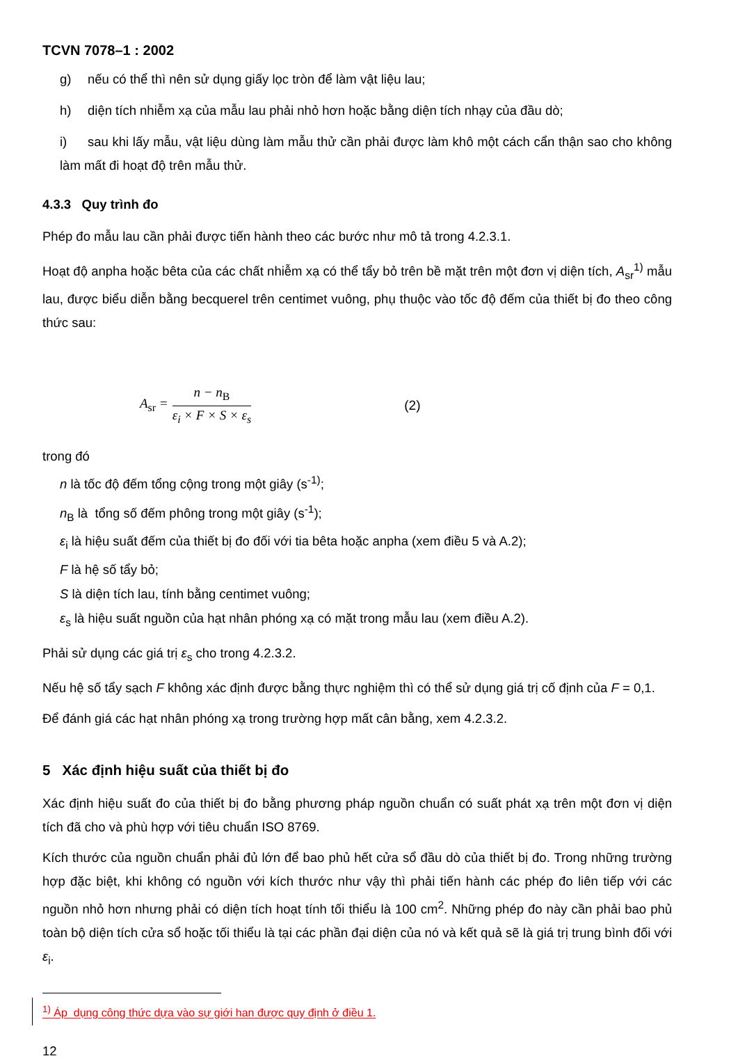TCVN 7078–1 : 2002
g) nếu có thể thì nên sử dụng giấy lọc tròn để làm vật liệu lau;
h) diện tích nhiễm xạ của mẫu lau phải nhỏ hơn hoặc bằng diện tích nhạy của đầu dò;
i) sau khi lấy mẫu, vật liệu dùng làm mẫu thử cần phải được làm khô một cách cẩn thận sao cho không làm mất đi hoạt độ trên mẫu thử.
4.3.3 Quy trình đo
Phép đo mẫu lau cần phải được tiến hành theo các bước như mô tả trong 4.2.3.1.
Hoạt độ anpha hoặc bêta của các chất nhiễm xạ có thể tẩy bỏ trên bề mặt trên một đơn vị diện tích, A<sub>sr</sub><sup>1)</sup> mẫu lau, được biểu diễn bằng becquerel trên centimet vuông, phụ thuộc vào tốc độ đếm của thiết bị đo theo công thức sau:
A<sub>sr</sub> =
n − n<sub>B</sub>
ε<sub>i</sub> × F × S × ε<sub>s</sub>
(2)
trong đó
n là tốc độ đếm tổng cộng trong một giây (s<sup>-1)</sup>;
n<sub>B</sub> là tổng số đếm phông trong một giây (s<sup>-1</sup>);
ε<sub>i</sub> là hiệu suất đếm của thiết bị đo đối với tia bêta hoặc anpha (xem điều 5 và A.2);
F là hệ số tẩy bỏ;
S là diện tích lau, tính bằng centimet vuông;
ε<sub>s</sub> là hiệu suất nguồn của hạt nhân phóng xạ có mặt trong mẫu lau (xem điều A.2).
Phải sử dụng các giá trị ε<sub>s</sub> cho trong 4.2.3.2.
Nếu hệ số tẩy sạch F không xác định được bằng thực nghiệm thì có thể sử dụng giá trị cố định của F = 0,1.
Để đánh giá các hạt nhân phóng xạ trong trường hợp mất cân bằng, xem 4.2.3.2.
5 Xác định hiệu suất của thiết bị đo
Xác định hiệu suất đo của thiết bị đo bằng phương pháp nguồn chuẩn có suất phát xạ trên một đơn vị diện tích đã cho và phù hợp với tiêu chuẩn ISO 8769.
Kích thước của nguồn chuẩn phải đủ lớn để bao phủ hết cửa sổ đầu dò của thiết bị đo. Trong những trường hợp đặc biệt, khi không có nguồn với kích thước như vậy thì phải tiến hành các phép đo liên tiếp với các nguồn nhỏ hơn nhưng phải có diện tích hoạt tính tối thiểu là 100 cm<sup>2</sup>. Những phép đo này cần phải bao phủ toàn bộ diện tích cửa sổ hoặc tối thiểu là tại các phần đại diện của nó và kết quả sẽ là giá trị trung bình đối với ε<sub>i</sub>.
<sup>1)</sup> Áp dụng công thức dựa vào sự giới han được quy định ở điều 1.
12